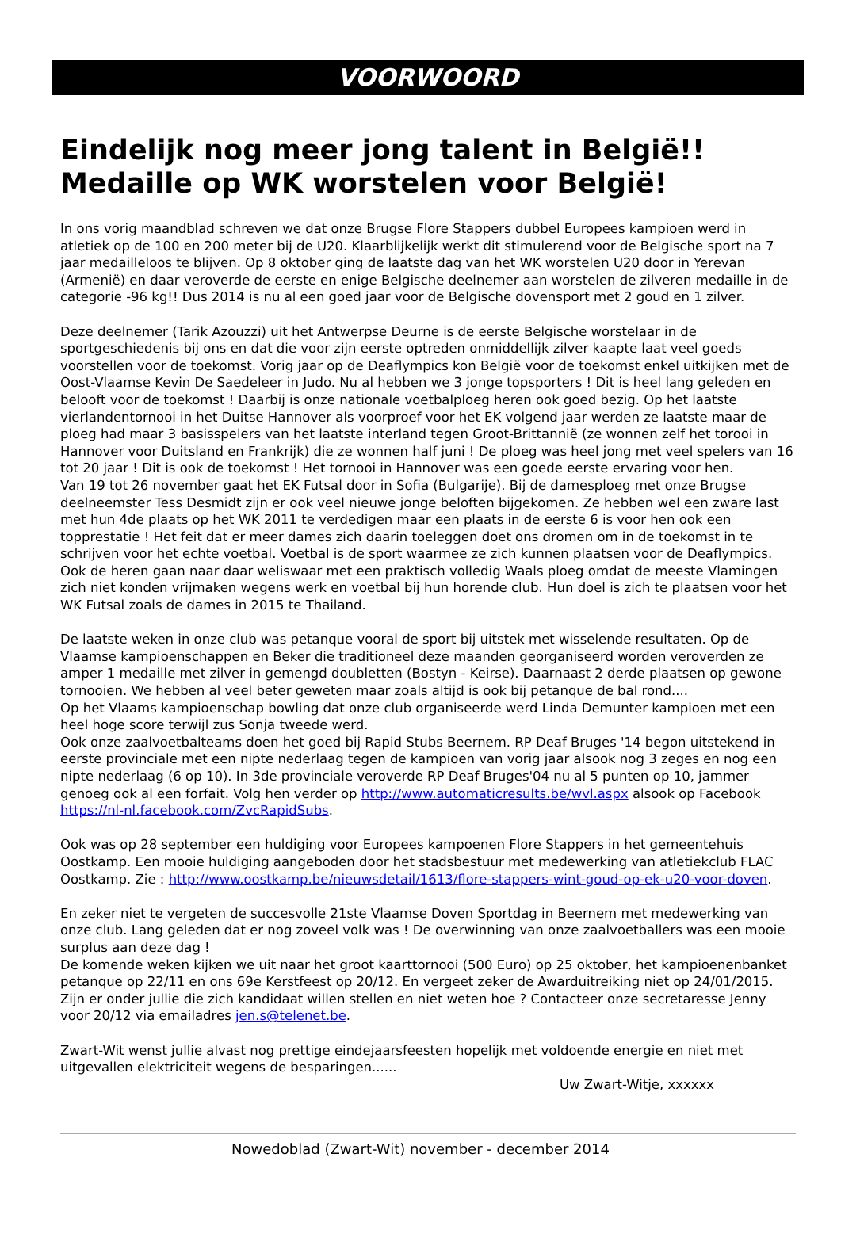VOORWOORD
Eindelijk nog meer jong talent in België!! Medaille op WK worstelen voor België!
In ons vorig maandblad schreven we dat onze Brugse Flore Stappers dubbel Europees kampioen werd in atletiek op de 100 en 200 meter bij de U20. Klaarblijkelijk werkt dit stimulerend voor de Belgische sport na 7 jaar medailleloos te blijven. Op 8 oktober ging de laatste dag van het WK worstelen U20 door in Yerevan (Armenië) en daar veroverde de eerste en enige Belgische deelnemer aan worstelen de zilveren medaille in de categorie -96 kg!! Dus 2014 is nu al een goed jaar voor de Belgische dovensport met 2 goud en 1 zilver.
Deze deelnemer (Tarik Azouzzi) uit het Antwerpse Deurne is de eerste Belgische worstelaar in de sportgeschiedenis bij ons en dat die voor zijn eerste optreden onmiddellijk zilver kaapte laat veel goeds voorstellen voor de toekomst. Vorig jaar op de Deaflympics kon België voor de toekomst enkel uitkijken met de Oost-Vlaamse Kevin De Saedeleer in Judo. Nu al hebben we 3 jonge topsporters ! Dit is heel lang geleden en belooft voor de toekomst ! Daarbij is onze nationale voetbalploeg heren ook goed bezig. Op het laatste vierlandentornooi in het Duitse Hannover als voorproef voor het EK volgend jaar werden ze laatste maar de ploeg had maar 3 basisspelers van het laatste interland tegen Groot-Brittannië (ze wonnen zelf het torooi in Hannover voor Duitsland en Frankrijk) die ze wonnen half juni ! De ploeg was heel jong met veel spelers van 16 tot 20 jaar ! Dit is ook de toekomst ! Het tornooi in Hannover was een goede eerste ervaring voor hen.
Van 19 tot 26 november gaat het EK Futsal door in Sofia (Bulgarije). Bij de damesploeg met onze Brugse deelneemster Tess Desmidt zijn er ook veel nieuwe jonge beloften bijgekomen. Ze hebben wel een zware last met hun 4de plaats op het WK 2011 te verdedigen maar een plaats in de eerste 6 is voor hen ook een topprestatie ! Het feit dat er meer dames zich daarin toeleggen doet ons dromen om in de toekomst in te schrijven voor het echte voetbal. Voetbal is de sport waarmee ze zich kunnen plaatsen voor de Deaflympics.
Ook de heren gaan naar daar weliswaar met een praktisch volledig Waals ploeg omdat de meeste Vlamingen zich niet konden vrijmaken wegens werk en voetbal bij hun horende club. Hun doel is zich te plaatsen voor het WK Futsal zoals de dames in 2015 te Thailand.
De laatste weken in onze club was petanque vooral de sport bij uitstek met wisselende resultaten. Op de Vlaamse kampioenschappen en Beker die traditioneel deze maanden georganiseerd worden veroverden ze amper 1 medaille met zilver in gemengd doubletten (Bostyn - Keirse). Daarnaast 2 derde plaatsen op gewone tornooien. We hebben al veel beter geweten maar zoals altijd is ook bij petanque de bal rond....
Op het Vlaams kampioenschap bowling dat onze club organiseerde werd Linda Demunter kampioen met een heel hoge score terwijl zus Sonja tweede werd.
Ook onze zaalvoetbalteams doen het goed bij Rapid Stubs Beernem. RP Deaf Bruges '14 begon uitstekend in eerste provinciale met een nipte nederlaag tegen de kampioen van vorig jaar alsook nog 3 zeges en nog een nipte nederlaag (6 op 10). In 3de provinciale veroverde RP Deaf Bruges'04 nu al 5 punten op 10, jammer genoeg ook al een forfait. Volg hen verder op http://www.automaticresults.be/wvl.aspx alsook op Facebook https://nl-nl.facebook.com/ZvcRapidSubs.
Ook was op 28 september een huldiging voor Europees kampoenen Flore Stappers in het gemeentehuis Oostkamp. Een mooie huldiging aangeboden door het stadsbestuur met medewerking van atletiekclub FLAC Oostkamp. Zie : http://www.oostkamp.be/nieuwsdetail/1613/flore-stappers-wint-goud-op-ek-u20-voor-doven.
En zeker niet te vergeten de succesvolle 21ste Vlaamse Doven Sportdag in Beernem met medewerking van onze club. Lang geleden dat er nog zoveel volk was ! De overwinning van onze zaalvoetballers was een mooie surplus aan deze dag !
De komende weken kijken we uit naar het groot kaarttornooi (500 Euro) op 25 oktober, het kampioenenbanket petanque op 22/11 en ons 69e Kerstfeest op 20/12. En vergeet zeker de Awarduitreiking niet op 24/01/2015. Zijn er onder jullie die zich kandidaat willen stellen en niet weten hoe ? Contacteer onze secretaresse Jenny voor 20/12 via emailadres jen.s@telenet.be.
Zwart-Wit wenst jullie alvast nog prettige eindejaarsfeesten hopelijk met voldoende energie en niet met uitgevallen elektriciteit wegens de besparingen......
Uw Zwart-Witje, xxxxxx
Nowedoblad (Zwart-Wit) november - december 2014